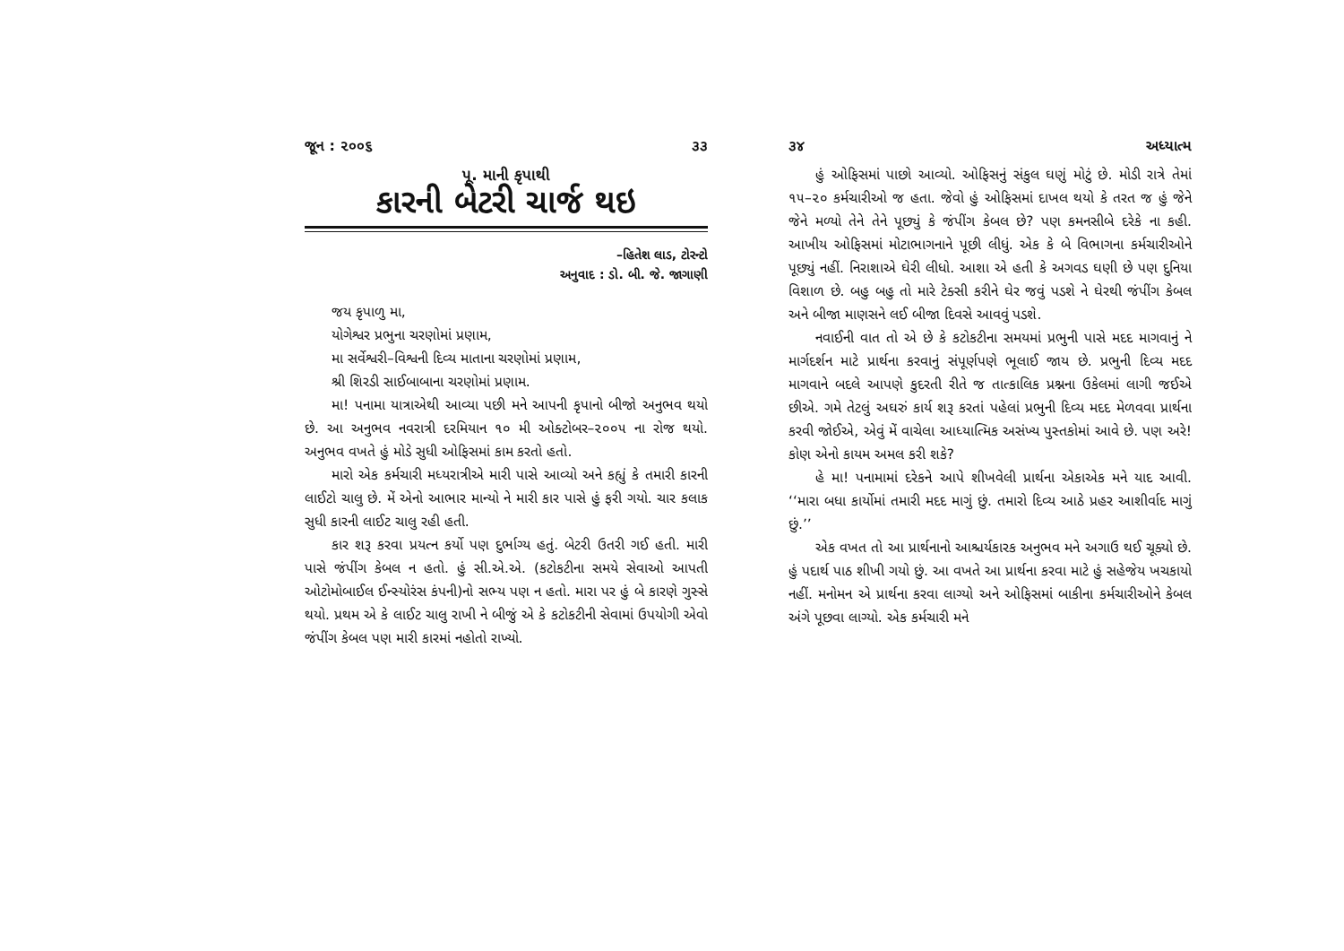જૂન : ૨૦૦૬ ૩૩
પૂ. માની કૃપાથી
કારની બેટરી ચાર્જ થઇ
–હિતેશ લાડ, ટોરન્ટો
અનુવાદ : ડો. બી. જે. જાગાણી
જય કૃપાળુ મા,
યોગેશ્વર પ્રભુના ચરણોમાં પ્રણામ,
મા સર્વેશ્વરી–વિશ્વની દિવ્ય માતાના ચરણોમાં પ્રણામ,
શ્રી શિરડી સાઈબાબાના ચરણોમાં પ્રણામ.
મા! પનામા યાત્રાએથી આવ્યા પછી મને આપની કૃપાનો બીજો અનુભવ થયો છે. આ અનુભવ નવરાત્રી દરમિયાન ૧૦ મી ઓક્ટોબર–૨૦૦૫ ના રોજ થયો. અનુભવ વખતે હું મોડે સુધી ઓફિસમાં કામ કરતો હતો.
મારો એક કર્મચારી મધ્યરાત્રીએ મારી પાસે આવ્યો અને કહ્યું કે તમારી કારની લાઈટો ચાલુ છે. મેં એનો આભાર માન્યો ને મારી કાર પાસે હું ફરી ગયો. ચાર કલાક સુધી કારની લાઈટ ચાલુ રહી હતી.
કાર શરૂ કરવા પ્રયત્ન કર્યો પણ દુર્ભાગ્ય હતું. બેટરી ઉતરી ગઈ હતી. મારી પાસે જંપીંગ કેબલ ન હતો. હું સી.એ.એ. (કટોકટીના સમયે સેવાઓ આપતી ઓટોમોબાઈલ ઈન્સ્યોરંસ કંપની)નો સભ્ય પણ ન હતો. મારા પર હું બે કારણે ગુસ્સે થયો. પ્રથમ એ કે લાઈટ ચાલુ રાખી ને બીજું એ કે કટોકટીની સેવામાં ઉપયોગી એવો જંપીંગ કેબલ પણ મારી કારમાં નહોતો રાખ્યો.
૩૪ અધ્યાત્મ
હું ઓફિસમાં પાછો આવ્યો. ઓફિસનું સંકુલ ઘણું મોટું છે. મોડી રાત્રે તેમાં ૧૫–૨૦ કર્મચારીઓ જ હતા. જેવો હું ઓફિસમાં દાખલ થયો કે તરત જ હું જેને જેને મળ્યો તેને તેને પૂછ્યું કે જંપીંગ કેબલ છે? પણ કમનસીબે દરેકે ના કહી. આખીય ઓફિસમાં મોટાભાગનાને પૂછી લીધું. એક કે બે વિભાગના કર્મચારીઓને પૂછ્યું નહીં. નિરાશાએ ઘેરી લીધો. આશા એ હતી કે અગવડ ઘણી છે પણ દુનિયા વિશાળ છે. બહુ બહુ તો મારે ટેક્સી કરીને ઘેર જવું પડશે ને ઘેરથી જંપીંગ કેબલ અને બીજા માણસને લઈ બીજા દિવસે આવવું પડશે.
નવાઈની વાત તો એ છે કે કટોકટીના સમયમાં પ્રભુની પાસે મદદ માગવાનું ને માર્ગદર્શન માટે પ્રાર્થના કરવાનું સંપૂર્ણપણે ભૂલાઈ જાય છે. પ્રભુની દિવ્ય મદદ માગવાને બદલે આપણે કુદરતી રીતે જ તાત્કાલિક પ્રશ્નના ઉકેલમાં લાગી જઈએ છીએ. ગમે તેટલું અઘરું કાર્ય શરૂ કરતાં પહેલાં પ્રભુની દિવ્ય મદદ મેળવવા પ્રાર્થના કરવી જોઈએ, એવું મેં વાચેલા આધ્યાત્મિક અસંખ્ય પુસ્તકોમાં આવે છે. પણ અરે! કોણ એનો કાયમ અમલ કરી શકે?
હે મા! પનામામાં દરેકને આપે શીખવેલી પ્રાર્થના એકાએક મને યાદ આવી. ‘‘મારા બધા કાર્યોમાં તમારી મદદ માગું છું. તમારો દિવ્ય આઠે પ્રહર આશીર્વાદ માગું છું.’’
એક વખત તો આ પ્રાર્થનાનો આશ્ચર્યકારક અનુભવ મને અગાઉ થઈ ચૂક્યો છે. હું પદાર્થ પાઠ શીખી ગયો છું. આ વખતે આ પ્રાર્થના કરવા માટે હું સહેજેય ખચકાયો નહીં. મનોમન એ પ્રાર્થના કરવા લાગ્યો અને ઓફિસમાં બાકીના કર્મચારીઓને કેબલ અંગે પૂછવા લાગ્યો. એક કર્મચારી મને